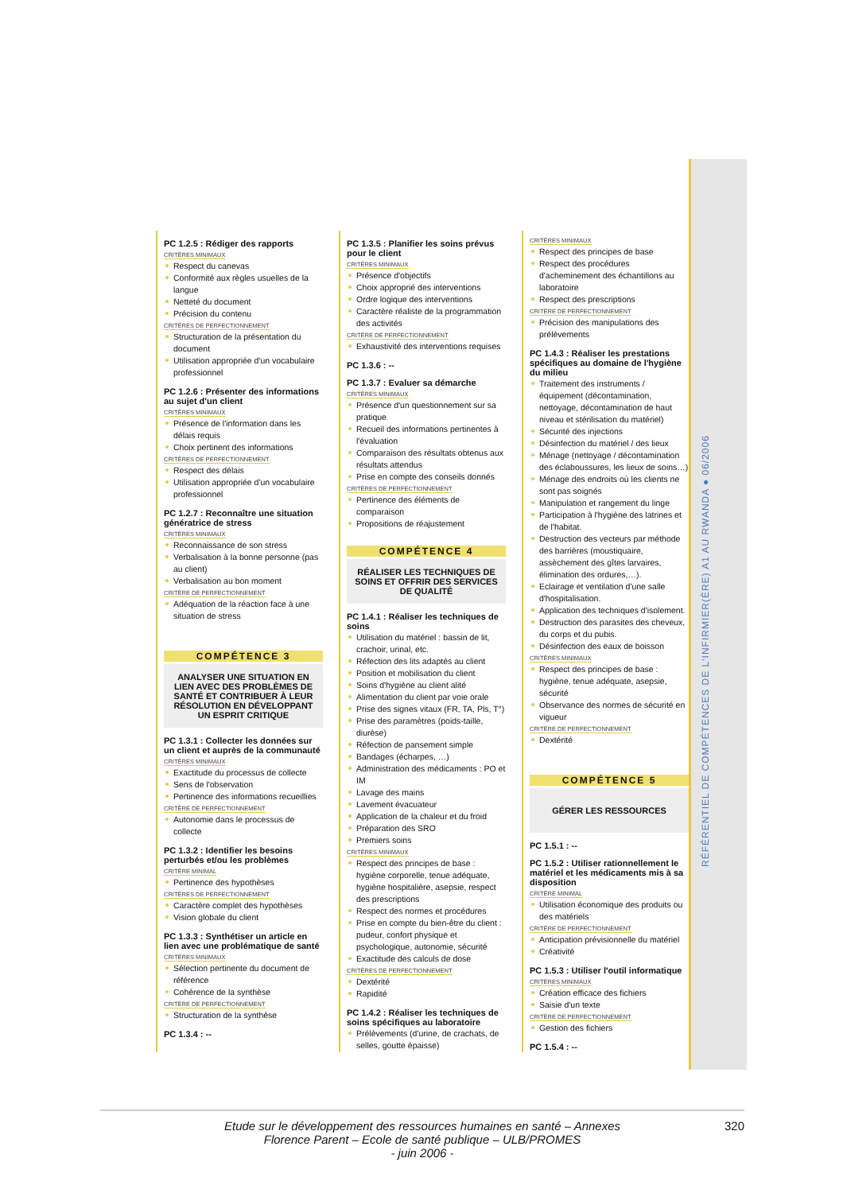RÉFÉRENTIEL DE COMPÉTENCES DE L'INFIRMIER(ÈRE) A1 AU RWANDA ● 06/2006
PC 1.2.5 : Rédiger des rapports
CRITÈRES MINIMAUX
Respect du canevas
Conformité aux règles usuelles de la langue
Netteté du document
Précision du contenu
CRITÈRES DE PERFECTIONNEMENT
Structuration de la présentation du document
Utilisation appropriée d'un vocabulaire professionnel
PC 1.2.6 : Présenter des informations au sujet d'un client
CRITÈRES MINIMAUX
Présence de l'information dans les délais requis
Choix pertinent des informations
CRITÈRES DE PERFECTIONNEMENT
Respect des délais
Utilisation appropriée d'un vocabulaire professionnel
PC 1.2.7 : Reconnaître une situation génératrice de stress
CRITÈRES MINIMAUX
Reconnaissance de son stress
Verbalisation à la bonne personne (pas au client)
Verbalisation au bon moment
CRITÈRE DE PERFECTIONNEMENT
Adéquation de la réaction face à une situation de stress
COMPÉTENCE 3
ANALYSER UNE SITUATION EN LIEN AVEC DES PROBLÈMES DE SANTÉ ET CONTRIBUER À LEUR RÉSOLUTION EN DÉVELOPPANT UN ESPRIT CRITIQUE
PC 1.3.1 : Collecter les données sur un client et auprès de la communauté
CRITÈRES MINIMAUX
Exactitude du processus de collecte
Sens de l'observation
Pertinence des informations recueillies
CRITÈRE DE PERFECTIONNEMENT
Autonomie dans le processus de collecte
PC 1.3.2 : Identifier les besoins perturbés et/ou les problèmes
CRITÈRE MINIMAL
Pertinence des hypothèses
CRITÈRES DE PERFECTIONNEMENT
Caractère complet des hypothèses
Vision globale du client
PC 1.3.3 : Synthétiser un article en lien avec une problématique de santé
CRITÈRES MINIMAUX
Sélection pertinente du document de référence
Cohérence de la synthèse
CRITÈRE DE PERFECTIONNEMENT
Structuration de la synthèse
PC 1.3.4 : --
PC 1.3.5 : Planifier les soins prévus pour le client
CRITÈRES MINIMAUX
Présence d'objectifs
Choix approprié des interventions
Ordre logique des interventions
Caractère réaliste de la programmation des activités
CRITÈRE DE PERFECTIONNEMENT
Exhaustivité des interventions requises
PC 1.3.6 : --
PC 1.3.7 : Evaluer sa démarche
CRITÈRES MINIMAUX
Présence d'un questionnement sur sa pratique
Recueil des informations pertinentes à l'évaluation
Comparaison des résultats obtenus aux résultats attendus
Prise en compte des conseils donnés
CRITÈRES DE PERFECTIONNEMENT
Pertinence des éléments de comparaison
Propositions de réajustement
COMPÉTENCE 4
RÉALISER LES TECHNIQUES DE SOINS ET OFFRIR DES SERVICES DE QUALITÉ
PC 1.4.1 : Réaliser les techniques de soins
Utilisation du matériel : bassin de lit, crachoir, urinal, etc.
Réfection des lits adaptés au client
Position et mobilisation du client
Soins d'hygiène au client alité
Alimentation du client par voie orale
Prise des signes vitaux (FR, TA, Pls, T°)
Prise des paramètres (poids-taille, diurèse)
Réfection de pansement simple
Bandages (écharpes, …)
Administration des médicaments : PO et IM
Lavage des mains
Lavement évacuateur
Application de la chaleur et du froid
Préparation des SRO
Premiers soins
CRITÈRES MINIMAUX
Respect des principes de base : hygiène corporelle, tenue adéquate, hygiène hospitalière, asepsie, respect des prescriptions
Respect des normes et procédures
Prise en compte du bien-être du client : pudeur, confort physique et psychologique, autonomie, sécurité
Exactitude des calculs de dose
CRITÈRES DE PERFECTIONNEMENT
Dextérité
Rapidité
PC 1.4.2 : Réaliser les techniques de soins spécifiques au laboratoire
Prélèvements (d'urine, de crachats, de selles, goutte épaisse)
CRITÈRES MINIMAUX
Respect des principes de base
Respect des procédures d'acheminement des échantillons au laboratoire
Respect des prescriptions
CRITÈRE DE PERFECTIONNEMENT
Précision des manipulations des prélèvements
PC 1.4.3 : Réaliser les prestations spécifiques au domaine de l'hygiène du milieu
Traitement des instruments / équipement (décontamination, nettoyage, décontamination de haut niveau et stérilisation du matériel)
Sécurité des injections
Désinfection du matériel / des lieux
Ménage (nettoyage / décontamination des éclaboussures, les lieux de soins…)
Ménage des endroits où les clients ne sont pas soignés
Manipulation et rangement du linge
Participation à l'hygiène des latrines et de l'habitat.
Destruction des vecteurs par méthode des barrières (moustiquaire, assèchement des gîtes larvaires, élimination des ordures,…).
Eclairage et ventilation d'une salle d'hospitalisation.
Application des techniques d'isolement.
Destruction des parasites des cheveux, du corps et du pubis.
Désinfection des eaux de boisson
CRITÈRES MINIMAUX
Respect des principes de base : hygiène, tenue adéquate, asepsie, sécurité
Observance des normes de sécurité en vigueur
CRITÈRE DE PERFECTIONNEMENT
Dextérité
COMPÉTENCE 5
GÉRER LES RESSOURCES
PC 1.5.1 : --
PC 1.5.2 : Utiliser rationnellement le matériel et les médicaments mis à sa disposition
CRITÈRE MINIMAL
Utilisation économique des produits ou des matériels
CRITÈRE DE PERFECTIONNEMENT
Anticipation prévisionnelle du matériel
Créativité
PC 1.5.3 : Utiliser l'outil informatique
CRITÈRES MINIMAUX
Création efficace des fichiers
Saisie d'un texte
CRITÈRE DE PERFECTIONNEMENT
Gestion des fichiers
PC 1.5.4 : --
Etude sur le développement des ressources humaines en santé – Annexes
Florence Parent – Ecole de santé publique – ULB/PROMES
- juin 2006 -
320